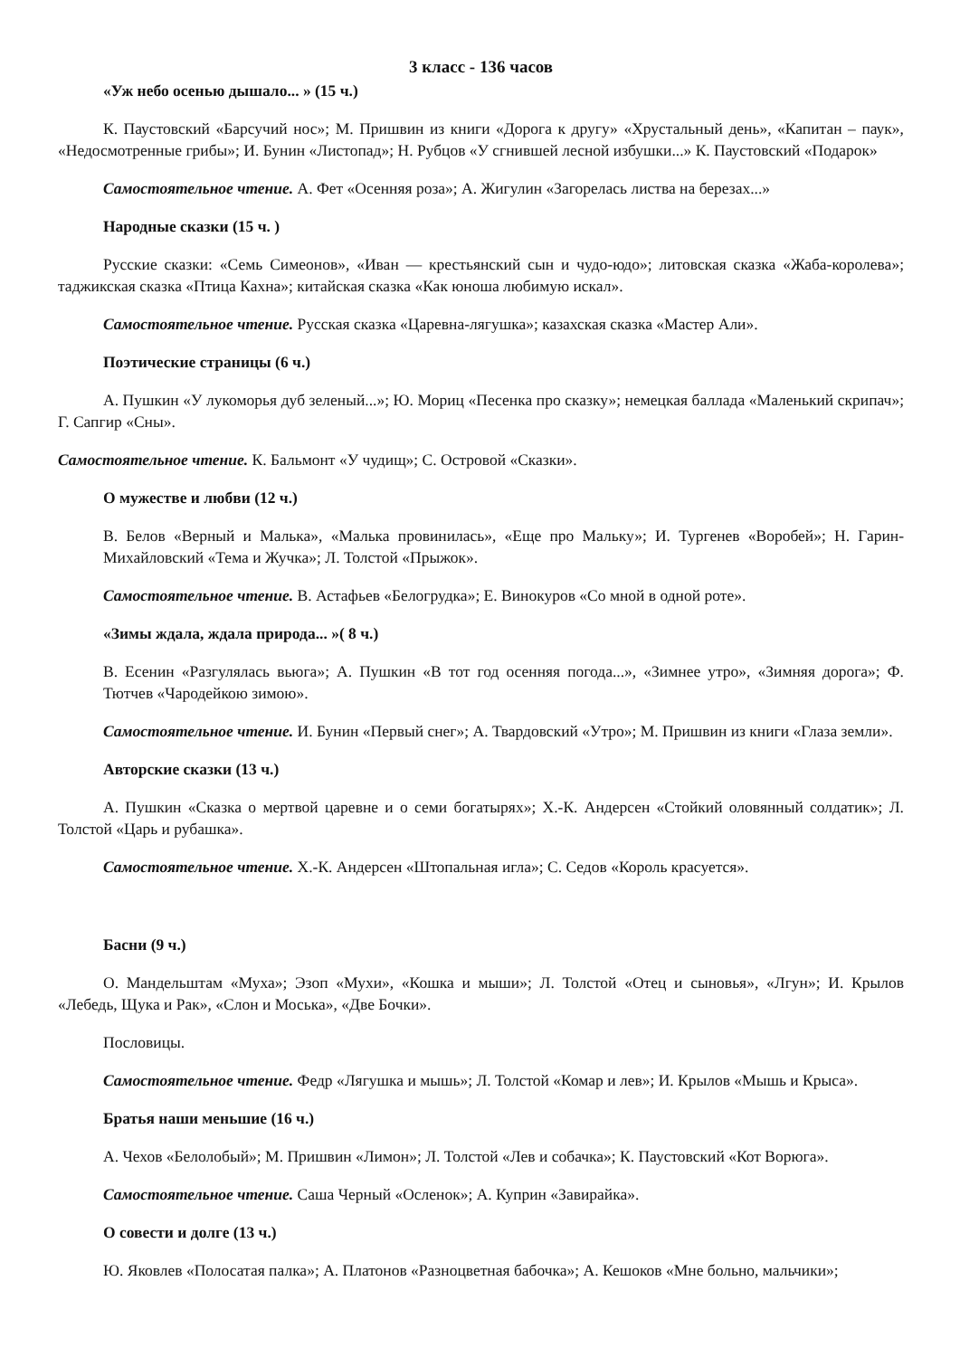3 класс - 136 часов
«Уж небо осенью дышало... » (15 ч.)
К. Паустовский «Барсучий нос»; М. Пришвин из книги «Дорога к другу» «Хрустальный день», «Капитан – паук», «Недосмотренные грибы»; И. Бунин «Листопад»; Н. Рубцов «У сгнившей лесной избушки...» К. Паустовский «Подарок»
Самостоятельное чтение. А. Фет «Осенняя роза»; А. Жигулин «Загорелась листва на березах...»
Народные сказки (15 ч. )
Русские сказки: «Семь Симеонов», «Иван — крестьянский сын и чудо-юдо»; литовская сказка «Жаба-королева»; таджикская сказка «Птица Кахна»; китайская сказка «Как юноша любимую искал».
Самостоятельное чтение. Русская сказка «Царевна-лягушка»; казахская сказка «Мастер Али».
Поэтические страницы (6 ч.)
А. Пушкин «У лукоморья дуб зеленый...»; Ю. Мориц «Песенка про сказку»; немецкая баллада «Маленький скрипач»; Г. Сапгир «Сны».
Самостоятельное чтение. К. Бальмонт «У чудищ»; С. Островой «Сказки».
О мужестве и любви (12 ч.)
В. Белов «Верный и Малька», «Малька провинилась», «Еще про Мальку»; И. Тургенев «Воробей»; Н. Гарин-Михайловский «Тема и Жучка»; Л. Толстой «Прыжок».
Самостоятельное чтение. В. Астафьев «Белогрудка»; Е. Винокуров «Со мной в одной роте».
«Зимы ждала, ждала природа... »( 8 ч.)
В. Есенин «Разгулялась вьюга»; А. Пушкин «В тот год осенняя погода...», «Зимнее утро», «Зимняя дорога»; Ф. Тютчев «Чародейкою зимою».
Самостоятельное чтение. И. Бунин «Первый снег»; А. Твардовский «Утро»; М. Пришвин из книги «Глаза земли».
Авторские сказки (13 ч.)
А. Пушкин «Сказка о мертвой царевне и о семи богатырях»; Х.-К. Андерсен «Стойкий оловянный солдатик»; Л. Толстой «Царь и рубашка».
Самостоятельное чтение. Х.-К. Андерсен «Штопальная игла»; С. Седов «Король красуется».
Басни (9 ч.)
О. Мандельштам «Муха»; Эзоп «Мухи», «Кошка и мыши»; Л. Толстой «Отец и сыновья», «Лгун»; И. Крылов «Лебедь, Щука и Рак», «Слон и Моська», «Две Бочки».
Пословицы.
Самостоятельное чтение. Федр «Лягушка и мышь»; Л. Толстой «Комар и лев»; И. Крылов «Мышь и Крыса».
Братья наши меньшие (16 ч.)
А. Чехов «Белолобый»; М. Пришвин «Лимон»; Л. Толстой «Лев и собачка»; К. Паустовский «Кот Ворюга».
Самостоятельное чтение. Саша Черный «Осленок»; А. Куприн «Завирайка».
О совести и долге (13 ч.)
Ю. Яковлев «Полосатая палка»; А. Платонов «Разноцветная бабочка»; А. Кешоков «Мне больно, мальчики»;